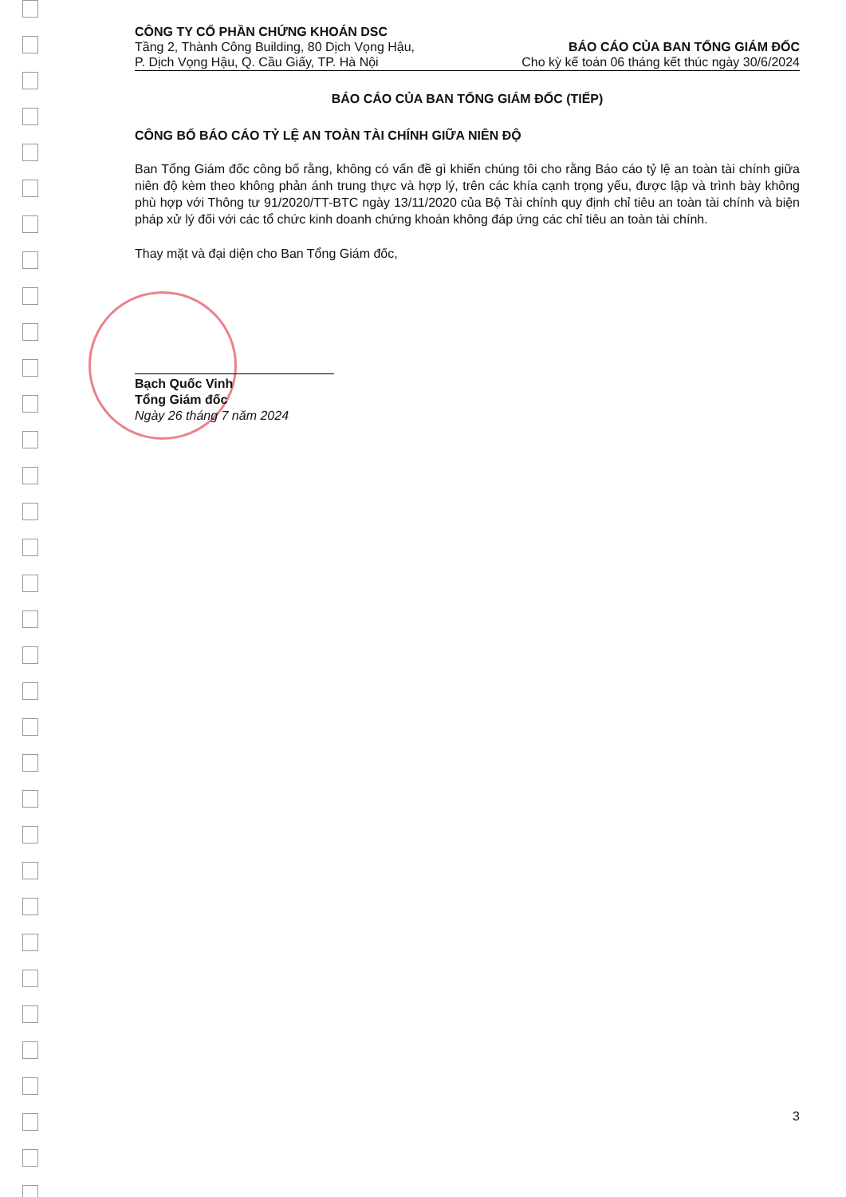CÔNG TY CỔ PHẦN CHỨNG KHOÁN DSC
Tầng 2, Thành Công Building, 80 Dịch Vọng Hậu,
P. Dịch Vọng Hậu, Q. Cầu Giấy, TP. Hà Nội
BÁO CÁO CỦA BAN TỔNG GIÁM ĐỐC
Cho kỳ kế toán 06 tháng kết thúc ngày 30/6/2024
BÁO CÁO CỦA BAN TỔNG GIÁM ĐỐC (TIẾP)
CÔNG BỐ BÁO CÁO TỶ LỆ AN TOÀN TÀI CHÍNH GIỮA NIÊN ĐỘ
Ban Tổng Giám đốc công bố rằng, không có vấn đề gì khiến chúng tôi cho rằng Báo cáo tỷ lệ an toàn tài chính giữa niên độ kèm theo không phản ánh trung thực và hợp lý, trên các khía cạnh trọng yếu, được lập và trình bày không phù hợp với Thông tư 91/2020/TT-BTC ngày 13/11/2020 của Bộ Tài chính quy định chỉ tiêu an toàn tài chính và biện pháp xử lý đối với các tổ chức kinh doanh chứng khoán không đáp ứng các chỉ tiêu an toàn tài chính.
Thay mặt và đại diện cho Ban Tổng Giám đốc,
Bạch Quốc Vinh
Tổng Giám đốc
Ngày 26 tháng 7 năm 2024
3